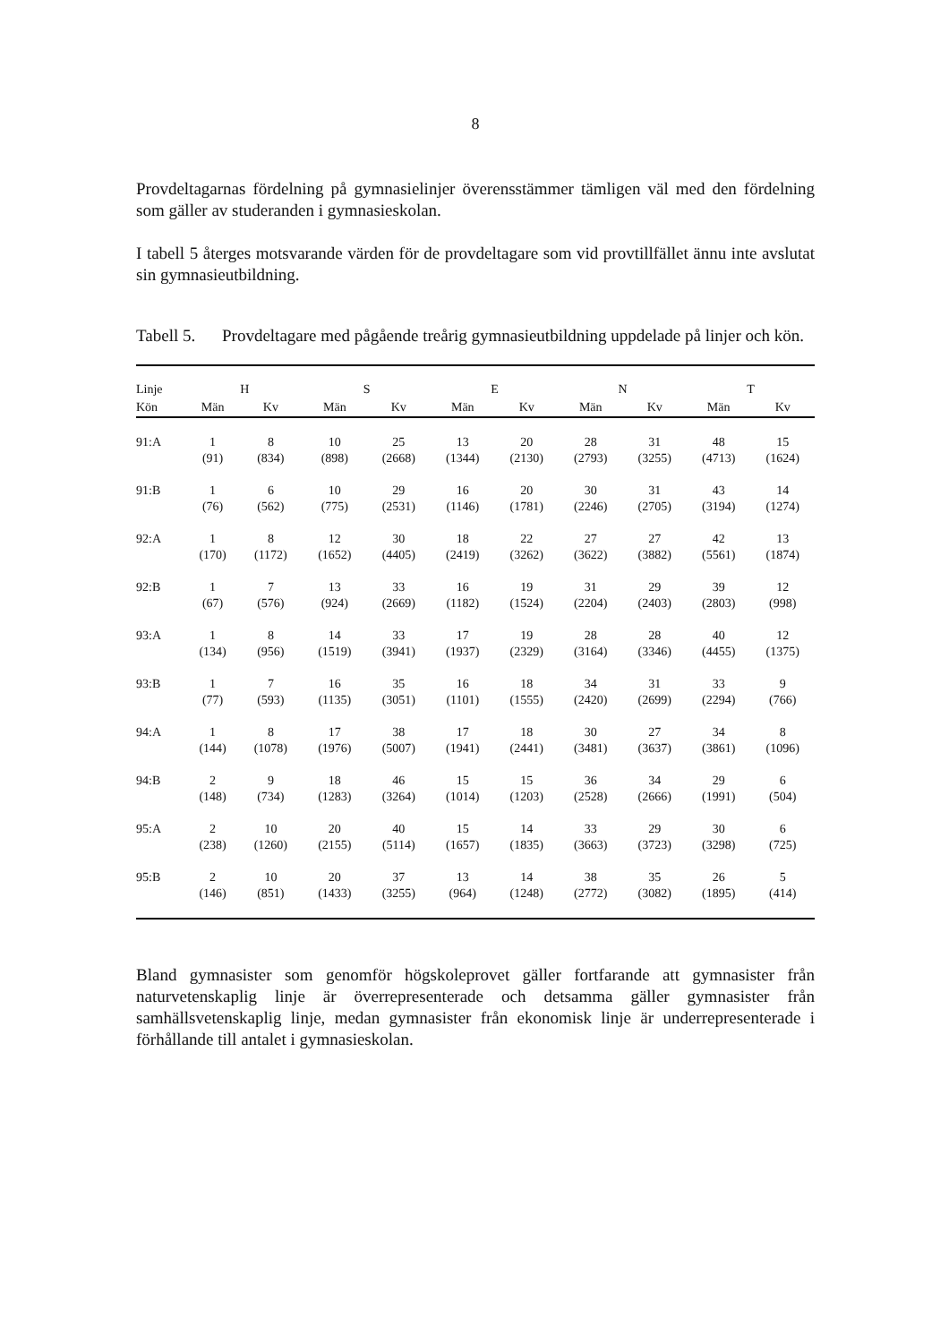8
Provdeltagarnas fördelning på gymnasielinjer överensstämmer tämligen väl med den fördelning som gäller av studeranden i gymnasieskolan.
I tabell 5 återges motsvarande värden för de provdeltagare som vid provtillfället ännu inte avslutat sin gymnasieutbildning.
Tabell 5.
Provdeltagare med pågående treårig gymnasieutbildning uppdelade på linjer och kön.
| Linje | H | | S | | E | | N | | T | |
| --- | --- | --- | --- | --- | --- | --- | --- | --- | --- | --- |
| Kön | Män | Kv | Män | Kv | Män | Kv | Män | Kv | Män | Kv |
| 91:A | 1 | 8 | 10 | 25 | 13 | 20 | 28 | 31 | 48 | 15 |
| | (91) | (834) | (898) | (2668) | (1344) | (2130) | (2793) | (3255) | (4713) | (1624) |
| 91:B | 1 | 6 | 10 | 29 | 16 | 20 | 30 | 31 | 43 | 14 |
| | (76) | (562) | (775) | (2531) | (1146) | (1781) | (2246) | (2705) | (3194) | (1274) |
| 92:A | 1 | 8 | 12 | 30 | 18 | 22 | 27 | 27 | 42 | 13 |
| | (170) | (1172) | (1652) | (4405) | (2419) | (3262) | (3622) | (3882) | (5561) | (1874) |
| 92:B | 1 | 7 | 13 | 33 | 16 | 19 | 31 | 29 | 39 | 12 |
| | (67) | (576) | (924) | (2669) | (1182) | (1524) | (2204) | (2403) | (2803) | (998) |
| 93:A | 1 | 8 | 14 | 33 | 17 | 19 | 28 | 28 | 40 | 12 |
| | (134) | (956) | (1519) | (3941) | (1937) | (2329) | (3164) | (3346) | (4455) | (1375) |
| 93:B | 1 | 7 | 16 | 35 | 16 | 18 | 34 | 31 | 33 | 9 |
| | (77) | (593) | (1135) | (3051) | (1101) | (1555) | (2420) | (2699) | (2294) | (766) |
| 94:A | 1 | 8 | 17 | 38 | 17 | 18 | 30 | 27 | 34 | 8 |
| | (144) | (1078) | (1976) | (5007) | (1941) | (2441) | (3481) | (3637) | (3861) | (1096) |
| 94:B | 2 | 9 | 18 | 46 | 15 | 15 | 36 | 34 | 29 | 6 |
| | (148) | (734) | (1283) | (3264) | (1014) | (1203) | (2528) | (2666) | (1991) | (504) |
| 95:A | 2 | 10 | 20 | 40 | 15 | 14 | 33 | 29 | 30 | 6 |
| | (238) | (1260) | (2155) | (5114) | (1657) | (1835) | (3663) | (3723) | (3298) | (725) |
| 95:B | 2 | 10 | 20 | 37 | 13 | 14 | 38 | 35 | 26 | 5 |
| | (146) | (851) | (1433) | (3255) | (964) | (1248) | (2772) | (3082) | (1895) | (414) |
Bland gymnasister som genomför högskoleprovet gäller fortfarande att gymnasister från naturvetenskaplig linje är överrepresenterade och detsamma gäller gymnasister från samhällsvetenskaplig linje, medan gymnasister från ekonomisk linje är underrepresenterade i förhållande till antalet i gymnasieskolan.